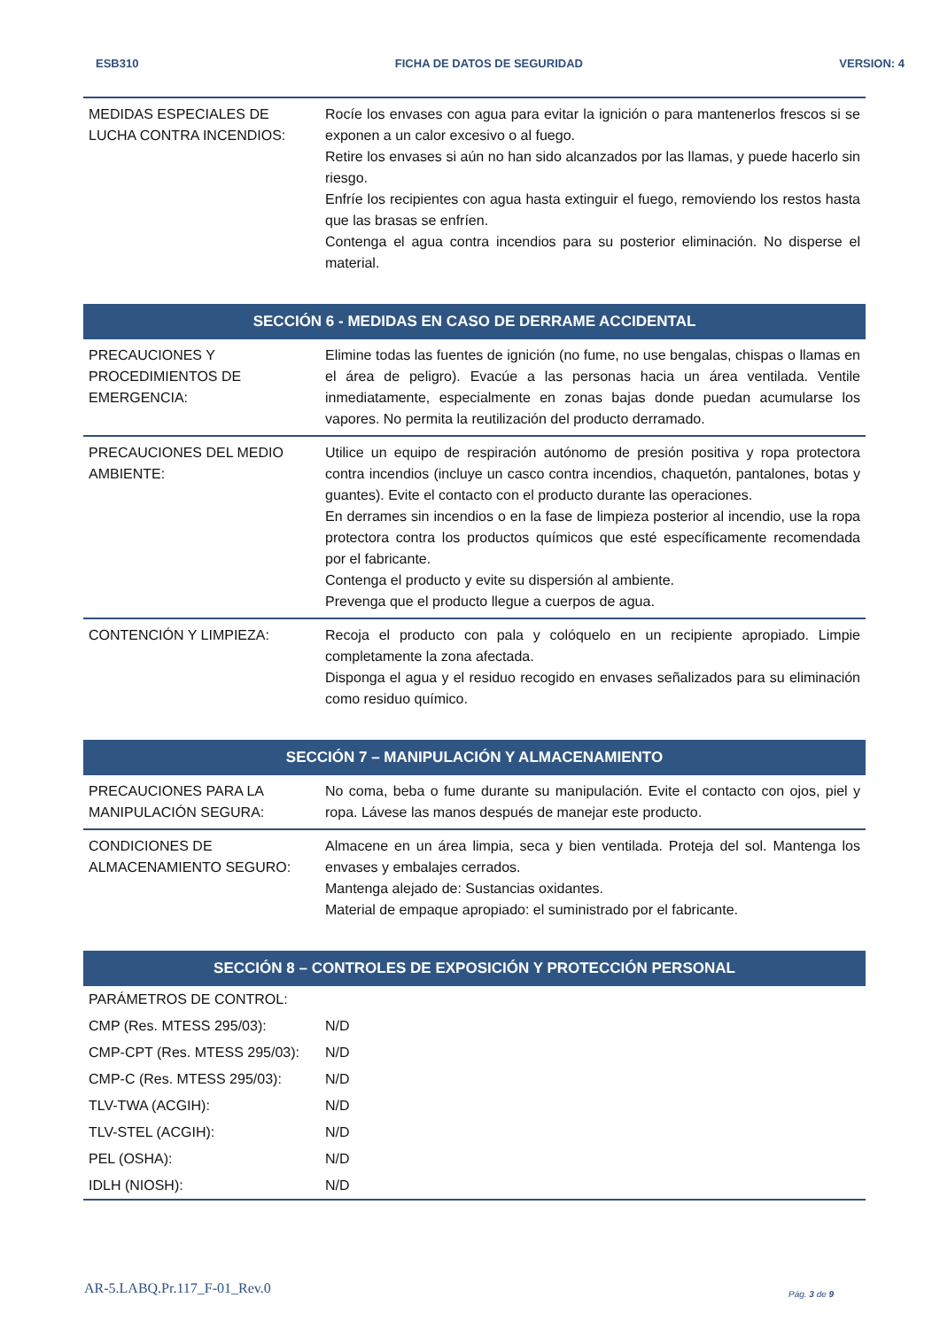ESB310 FICHA DE DATOS DE SEGURIDAD VERSION: 4
| MEDIDAS ESPECIALES DE LUCHA CONTRA INCENDIOS: | Rocíe los envases con agua para evitar la ignición o para mantenerlos frescos si se exponen a un calor excesivo o al fuego. Retire los envases si aún no han sido alcanzados por las llamas, y puede hacerlo sin riesgo. Enfríe los recipientes con agua hasta extinguir el fuego, removiendo los restos hasta que las brasas se enfríen. Contenga el agua contra incendios para su posterior eliminación. No disperse el material. |
SECCIÓN 6 - MEDIDAS EN CASO DE DERRAME ACCIDENTAL
| PRECAUCIONES Y PROCEDIMIENTOS DE EMERGENCIA: | Elimine todas las fuentes de ignición (no fume, no use bengalas, chispas o llamas en el área de peligro). Evacúe a las personas hacia un área ventilada. Ventile inmediatamente, especialmente en zonas bajas donde puedan acumularse los vapores. No permita la reutilización del producto derramado. |
| PRECAUCIONES DEL MEDIO AMBIENTE: | Utilice un equipo de respiración autónomo de presión positiva y ropa protectora contra incendios (incluye un casco contra incendios, chaquetón, pantalones, botas y guantes). Evite el contacto con el producto durante las operaciones. En derrames sin incendios o en la fase de limpieza posterior al incendio, use la ropa protectora contra los productos químicos que esté específicamente recomendada por el fabricante. Contenga el producto y evite su dispersión al ambiente. Prevenga que el producto llegue a cuerpos de agua. |
| CONTENCIÓN Y LIMPIEZA: | Recoja el producto con pala y colóquelo en un recipiente apropiado. Limpie completamente la zona afectada. Disponga el agua y el residuo recogido en envases señalizados para su eliminación como residuo químico. |
SECCIÓN 7 – MANIPULACIÓN Y ALMACENAMIENTO
| PRECAUCIONES PARA LA MANIPULACIÓN SEGURA: | No coma, beba o fume durante su manipulación. Evite el contacto con ojos, piel y ropa. Lávese las manos después de manejar este producto. |
| CONDICIONES DE ALMACENAMIENTO SEGURO: | Almacene en un área limpia, seca y bien ventilada. Proteja del sol. Mantenga los envases y embalajes cerrados. Mantenga alejado de: Sustancias oxidantes. Material de empaque apropiado: el suministrado por el fabricante. |
SECCIÓN 8 – CONTROLES DE EXPOSICIÓN Y PROTECCIÓN PERSONAL
| PARÁMETROS DE CONTROL: | |
| CMP (Res. MTESS 295/03): | N/D |
| CMP-CPT (Res. MTESS 295/03): | N/D |
| CMP-C (Res. MTESS 295/03): | N/D |
| TLV-TWA (ACGIH): | N/D |
| TLV-STEL (ACGIH): | N/D |
| PEL (OSHA): | N/D |
| IDLH (NIOSH): | N/D |
AR-5.LABQ.Pr.117_F-01_Rev.0 Pág. 3 de 9